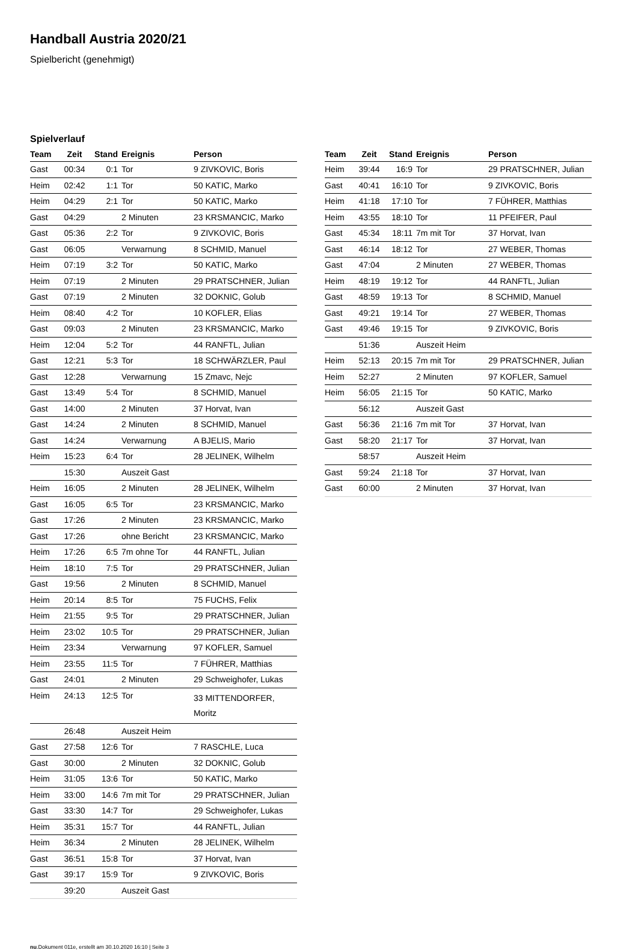Handball Austria 2020/21
Spielbericht (genehmigt)
Spielverlauf
| Team | Zeit | Stand | Ereignis | Person |
| --- | --- | --- | --- | --- |
| Gast | 00:34 | 0:1 | Tor | 9 ZIVKOVIC, Boris |
| Heim | 02:42 | 1:1 | Tor | 50 KATIC, Marko |
| Heim | 04:29 | 2:1 | Tor | 50 KATIC, Marko |
| Gast | 04:29 | | 2 Minuten | 23 KRSMANCIC, Marko |
| Gast | 05:36 | 2:2 | Tor | 9 ZIVKOVIC, Boris |
| Gast | 06:05 | | Verwarnung | 8 SCHMID, Manuel |
| Heim | 07:19 | 3:2 | Tor | 50 KATIC, Marko |
| Heim | 07:19 | | 2 Minuten | 29 PRATSCHNER, Julian |
| Gast | 07:19 | | 2 Minuten | 32 DOKNIC, Golub |
| Heim | 08:40 | 4:2 | Tor | 10 KOFLER, Elias |
| Gast | 09:03 | | 2 Minuten | 23 KRSMANCIC, Marko |
| Heim | 12:04 | 5:2 | Tor | 44 RANFTL, Julian |
| Gast | 12:21 | 5:3 | Tor | 18 SCHWÄRZLER, Paul |
| Gast | 12:28 | | Verwarnung | 15 Zmavc, Nejc |
| Gast | 13:49 | 5:4 | Tor | 8 SCHMID, Manuel |
| Gast | 14:00 | | 2 Minuten | 37 Horvat, Ivan |
| Gast | 14:24 | | 2 Minuten | 8 SCHMID, Manuel |
| Gast | 14:24 | | Verwarnung | A BJELIS, Mario |
| Heim | 15:23 | 6:4 | Tor | 28 JELINEK, Wilhelm |
| | 15:30 | | Auszeit Gast | |
| Heim | 16:05 | | 2 Minuten | 28 JELINEK, Wilhelm |
| Gast | 16:05 | 6:5 | Tor | 23 KRSMANCIC, Marko |
| Gast | 17:26 | | 2 Minuten | 23 KRSMANCIC, Marko |
| Gast | 17:26 | | ohne Bericht | 23 KRSMANCIC, Marko |
| Heim | 17:26 | 6:5 | 7m ohne Tor | 44 RANFTL, Julian |
| Heim | 18:10 | 7:5 | Tor | 29 PRATSCHNER, Julian |
| Gast | 19:56 | | 2 Minuten | 8 SCHMID, Manuel |
| Heim | 20:14 | 8:5 | Tor | 75 FUCHS, Felix |
| Heim | 21:55 | 9:5 | Tor | 29 PRATSCHNER, Julian |
| Heim | 23:02 | 10:5 | Tor | 29 PRATSCHNER, Julian |
| Heim | 23:34 | | Verwarnung | 97 KOFLER, Samuel |
| Heim | 23:55 | 11:5 | Tor | 7 FÜHRER, Matthias |
| Gast | 24:01 | | 2 Minuten | 29 Schweighofer, Lukas |
| Heim | 24:13 | 12:5 | Tor | 33 MITTENDORFER, Moritz |
| | 26:48 | | Auszeit Heim | |
| Gast | 27:58 | 12:6 | Tor | 7 RASCHLE, Luca |
| Gast | 30:00 | | 2 Minuten | 32 DOKNIC, Golub |
| Heim | 31:05 | 13:6 | Tor | 50 KATIC, Marko |
| Heim | 33:00 | 14:6 | 7m mit Tor | 29 PRATSCHNER, Julian |
| Gast | 33:30 | 14:7 | Tor | 29 Schweighofer, Lukas |
| Heim | 35:31 | 15:7 | Tor | 44 RANFTL, Julian |
| Heim | 36:34 | | 2 Minuten | 28 JELINEK, Wilhelm |
| Gast | 36:51 | 15:8 | Tor | 37 Horvat, Ivan |
| Gast | 39:17 | 15:9 | Tor | 9 ZIVKOVIC, Boris |
| | 39:20 | | Auszeit Gast | |
| Team | Zeit | Stand | Ereignis | Person |
| --- | --- | --- | --- | --- |
| Heim | 39:44 | 16:9 | Tor | 29 PRATSCHNER, Julian |
| Gast | 40:41 | 16:10 | Tor | 9 ZIVKOVIC, Boris |
| Heim | 41:18 | 17:10 | Tor | 7 FÜHRER, Matthias |
| Heim | 43:55 | 18:10 | Tor | 11 PFEIFER, Paul |
| Gast | 45:34 | 18:11 | 7m mit Tor | 37 Horvat, Ivan |
| Gast | 46:14 | 18:12 | Tor | 27 WEBER, Thomas |
| Gast | 47:04 | | 2 Minuten | 27 WEBER, Thomas |
| Heim | 48:19 | 19:12 | Tor | 44 RANFTL, Julian |
| Gast | 48:59 | 19:13 | Tor | 8 SCHMID, Manuel |
| Gast | 49:21 | 19:14 | Tor | 27 WEBER, Thomas |
| Gast | 49:46 | 19:15 | Tor | 9 ZIVKOVIC, Boris |
| | 51:36 | | Auszeit Heim | |
| Heim | 52:13 | 20:15 | 7m mit Tor | 29 PRATSCHNER, Julian |
| Heim | 52:27 | | 2 Minuten | 97 KOFLER, Samuel |
| Heim | 56:05 | 21:15 | Tor | 50 KATIC, Marko |
| | 56:12 | | Auszeit Gast | |
| Gast | 56:36 | 21:16 | 7m mit Tor | 37 Horvat, Ivan |
| Gast | 58:20 | 21:17 | Tor | 37 Horvat, Ivan |
| | 58:57 | | Auszeit Heim | |
| Gast | 59:24 | 21:18 | Tor | 37 Horvat, Ivan |
| Gast | 60:00 | | 2 Minuten | 37 Horvat, Ivan |
nu.Dokument 011e, erstellt am 30.10.2020 16:10 | Seite 3